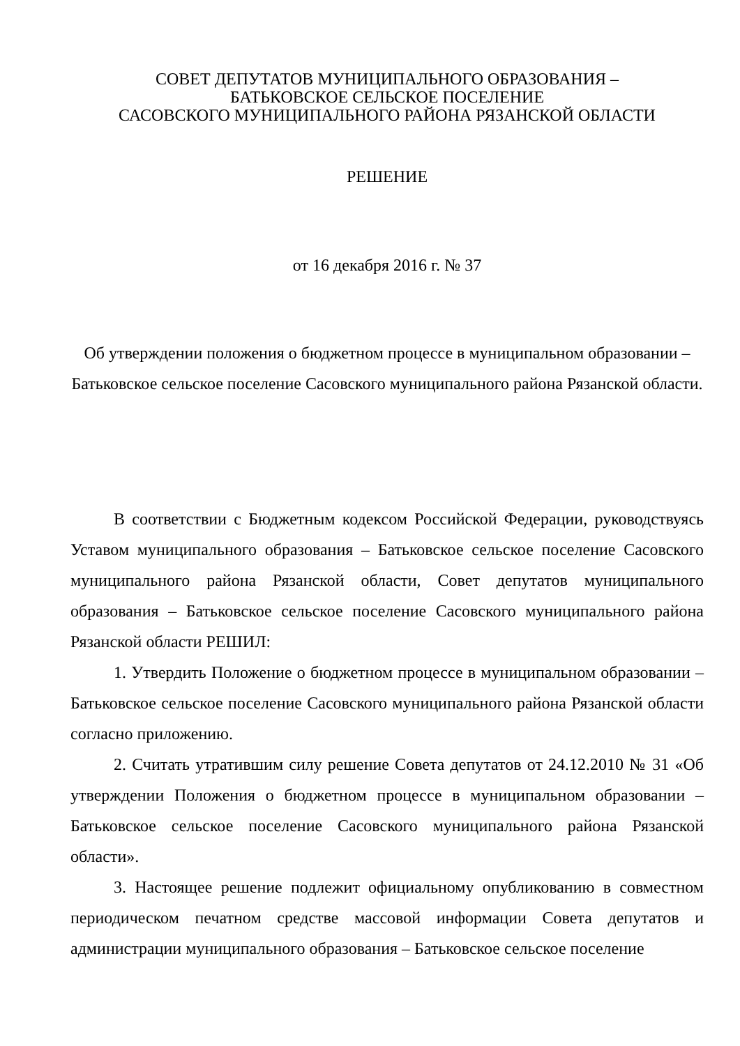СОВЕТ ДЕПУТАТОВ МУНИЦИПАЛЬНОГО ОБРАЗОВАНИЯ –
БАТЬКОВСКОЕ СЕЛЬСКОЕ ПОСЕЛЕНИЕ
САСОВСКОГО МУНИЦИПАЛЬНОГО РАЙОНА РЯЗАНСКОЙ ОБЛАСТИ
РЕШЕНИЕ
от 16 декабря 2016 г. № 37
Об утверждении положения о бюджетном процессе в муниципальном образовании – Батьковское сельское поселение Сасовского муниципального района Рязанской области.
В соответствии с Бюджетным кодексом Российской Федерации, руководствуясь Уставом муниципального образования – Батьковское сельское поселение Сасовского муниципального района Рязанской области, Совет депутатов муниципального образования – Батьковское сельское поселение Сасовского муниципального района Рязанской области РЕШИЛ:
1. Утвердить Положение о бюджетном процессе в муниципальном образовании – Батьковское сельское поселение Сасовского муниципального района Рязанской области согласно приложению.
2. Считать утратившим силу решение Совета депутатов от 24.12.2010 № 31 «Об утверждении Положения о бюджетном процессе в муниципальном образовании – Батьковское сельское поселение Сасовского муниципального района Рязанской области».
3. Настоящее решение подлежит официальному опубликованию в совместном периодическом печатном средстве массовой информации Совета депутатов и администрации муниципального образования – Батьковское сельское поселение